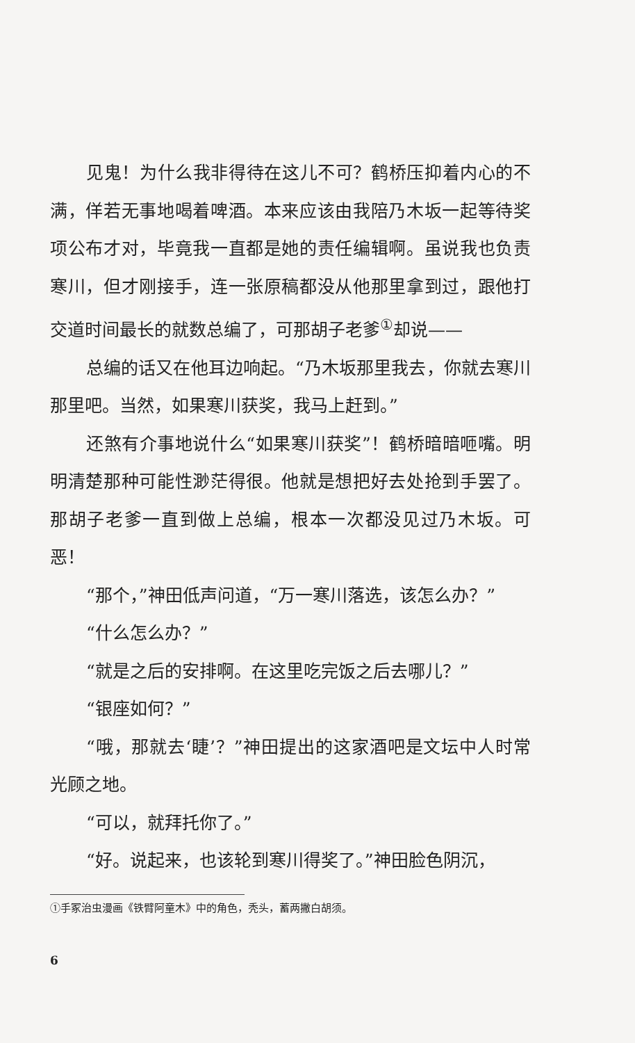见鬼！为什么我非得待在这儿不可？鹤桥压抑着内心的不满，佯若无事地喝着啤酒。本来应该由我陪乃木坂一起等待奖项公布才对，毕竟我一直都是她的责任编辑啊。虽说我也负责寒川，但才刚接手，连一张原稿都没从他那里拿到过，跟他打交道时间最长的就数总编了，可那胡子老爹<sup>①</sup>却说——
总编的话又在他耳边响起。“乃木坂那里我去，你就去寒川那里吧。当然，如果寒川获奖，我马上赶到。”
还煞有介事地说什么“如果寒川获奖”！鹤桥暗暗咂嘴。明明清楚那种可能性渺茫得很。他就是想把好去处抢到手罢了。那胡子老爹一直到做上总编，根本一次都没见过乃木坂。可恶！
“那个，”神田低声问道，“万一寒川落选，该怎么办？”
“什么怎么办？”
“就是之后的安排啊。在这里吃完饭之后去哪儿？”
“银座如何？”
“哦，那就去‘睫’？”神田提出的这家酒吧是文坛中人时常光顾之地。
“可以，就拜托你了。”
“好。说起来，也该轮到寒川得奖了。”神田脸色阴沉，
①手冢治虫漫画《铁臂阿童木》中的角色，秃头，蓄两撇白胡须。
6